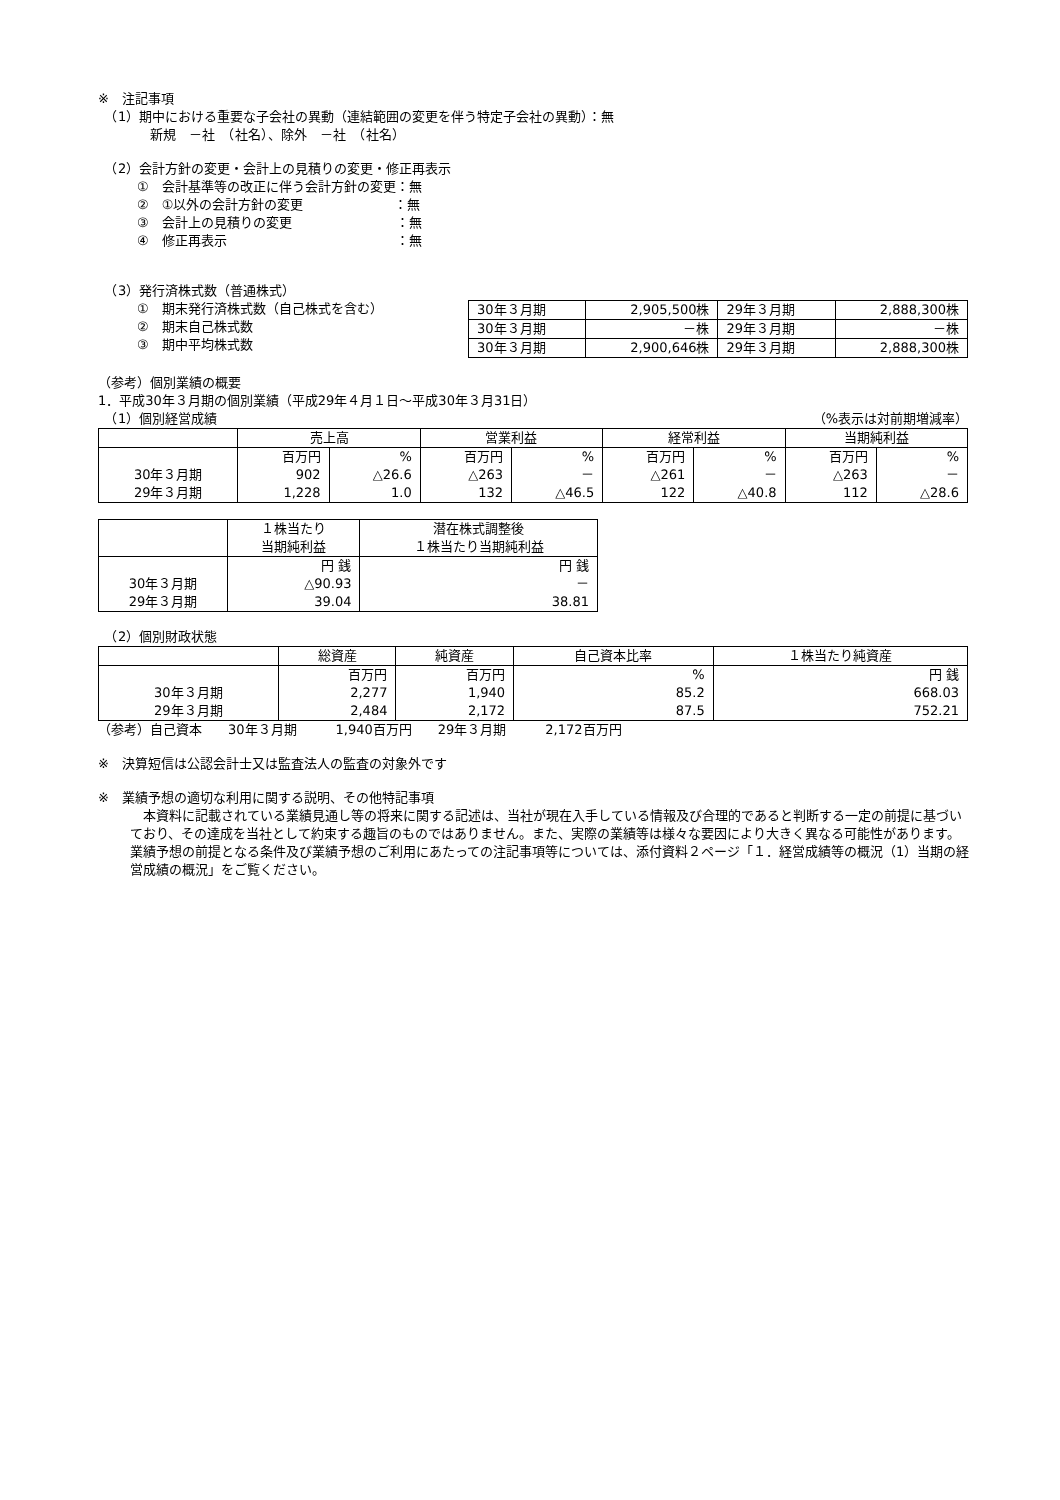※　注記事項
　（1）期中における重要な子会社の異動（連結範囲の変更を伴う特定子会社の異動）：無
　　　　新規　－社　（社名）、除外　－社　（社名）
　（2）会計方針の変更・会計上の見積りの変更・修正再表示
　　　①　会計基準等の改正に伴う会計方針の変更：無
　　　②　①以外の会計方針の変更　　　　　　　：無
　　　③　会計上の見積りの変更　　　　　　　　：無
　　　④　修正再表示　　　　　　　　　　　　　：無
　（3）発行済株式数（普通株式）
　　　①　期末発行済株式数（自己株式を含む）
　　　②　期末自己株式数
　　　③　期中平均株式数
| 30年３月期 | 2,905,500株 | 29年３月期 | 2,888,300株 |
| 30年３月期 | －株 | 29年３月期 | －株 |
| 30年３月期 | 2,900,646株 | 29年３月期 | 2,888,300株 |
（参考）個別業績の概要
1．平成30年３月期の個別業績（平成29年４月１日～平成30年３月31日）
　（1）個別経営成績 （%表示は対前期増減率）
| | 売上高 | | 営業利益 | | 経常利益 | | 当期純利益 | |
| --- | --- | --- | --- | --- | --- | --- | --- | --- |
| | 百万円 | % | 百万円 | % | 百万円 | % | 百万円 | % |
| 30年３月期 | 902 | △26.6 | △263 | － | △261 | － | △263 | － |
| 29年３月期 | 1,228 | 1.0 | 132 | △46.5 | 122 | △40.8 | 112 | △28.6 |
| | １株当たり 当期純利益 | 潜在株式調整後 １株当たり当期純利益 |
| --- | --- | --- |
| | 円 銭 | 円 銭 |
| 30年３月期 | △90.93 | － |
| 29年３月期 | 39.04 | 38.81 |
　（2）個別財政状態
| | 総資産 | 純資産 | 自己資本比率 | １株当たり純資産 |
| --- | --- | --- | --- | --- |
| | 百万円 | 百万円 | % | 円 銭 |
| 30年３月期 | 2,277 | 1,940 | 85.2 | 668.03 |
| 29年３月期 | 2,484 | 2,172 | 87.5 | 752.21 |
（参考）自己資本　　30年３月期　　　1,940百万円　　29年３月期　　　2,172百万円
※　決算短信は公認会計士又は監査法人の監査の対象外です
※　業績予想の適切な利用に関する説明、その他特記事項
　本資料に記載されている業績見通し等の将来に関する記述は、当社が現在入手している情報及び合理的であると判断する一定の前提に基づいており、その達成を当社として約束する趣旨のものではありません。また、実際の業績等は様々な要因により大きく異なる可能性があります。業績予想の前提となる条件及び業績予想のご利用にあたっての注記事項等については、添付資料２ページ「１．経営成績等の概況（1）当期の経営成績の概況」をご覧ください。